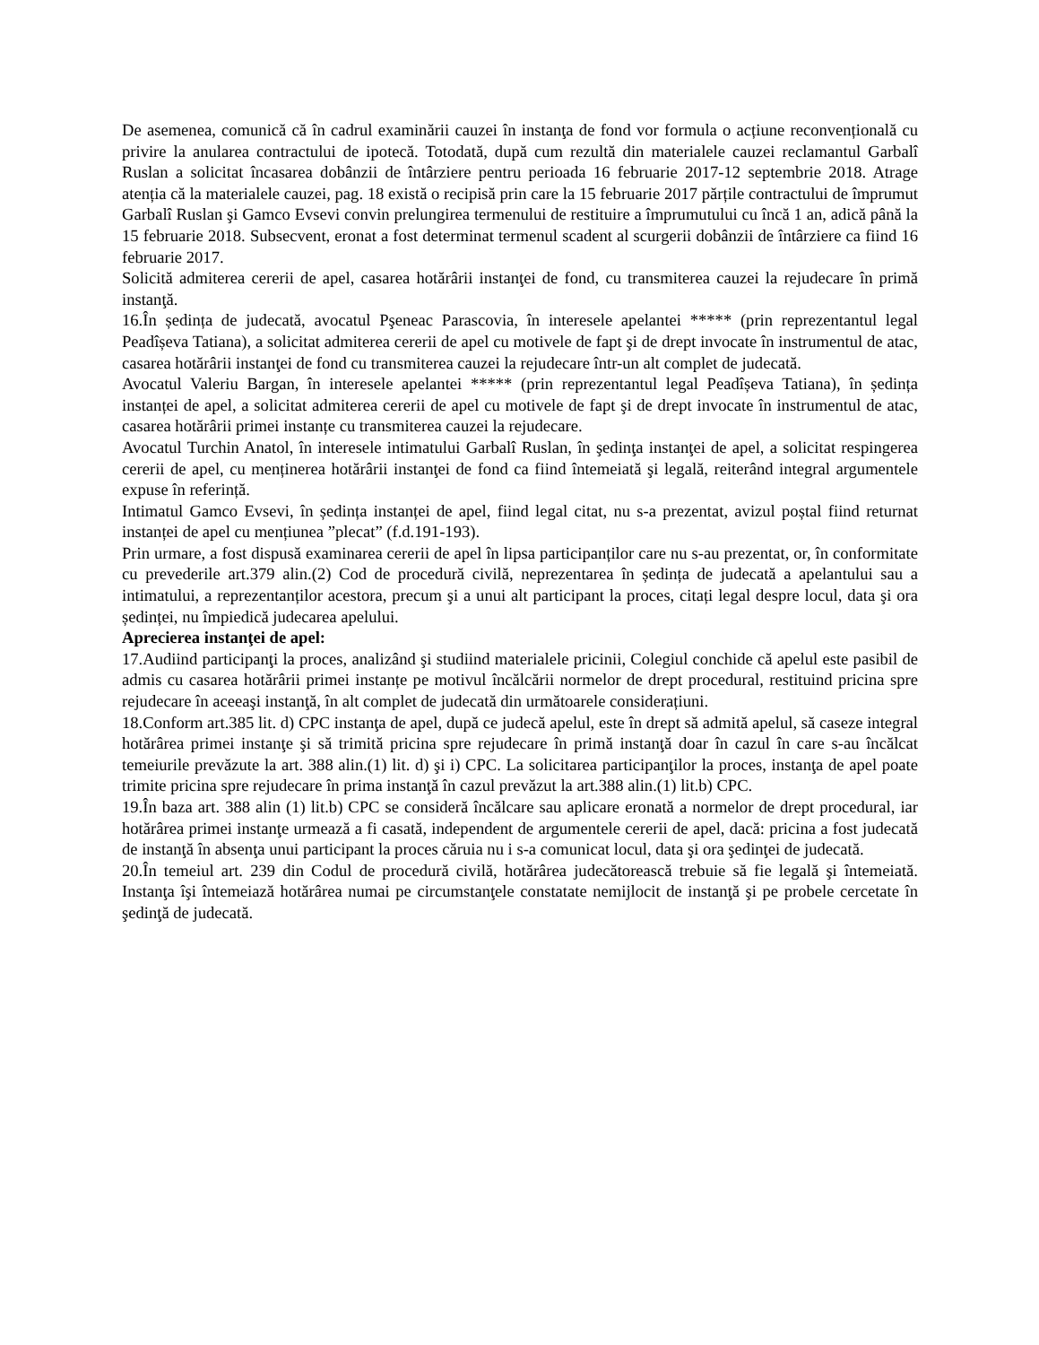De asemenea, comunică că în cadrul examinării cauzei în instanţa de fond vor formula o acțiune reconvențională cu privire la anularea contractului de ipotecă. Totodată, după cum rezultă din materialele cauzei reclamantul Garbalî Ruslan a solicitat încasarea dobânzii de întârziere pentru perioada 16 februarie 2017-12 septembrie 2018. Atrage atenția că la materialele cauzei, pag. 18 există o recipisă prin care la 15 februarie 2017 părțile contractului de împrumut Garbalî Ruslan şi Gamco Evsevi convin prelungirea termenului de restituire a împrumutului cu încă 1 an, adică până la 15 februarie 2018. Subsecvent, eronat a fost determinat termenul scadent al scurgerii dobânzii de întârziere ca fiind 16 februarie 2017.
Solicită admiterea cererii de apel, casarea hotărârii instanţei de fond, cu transmiterea cauzei la rejudecare în primă instanţă.
16.În ședința de judecată, avocatul Pşeneac Parascovia, în interesele apelantei ***** (prin reprezentantul legal Peadîșeva Tatiana), a solicitat admiterea cererii de apel cu motivele de fapt şi de drept invocate în instrumentul de atac, casarea hotărârii instanţei de fond cu transmiterea cauzei la rejudecare într-un alt complet de judecată.
Avocatul Valeriu Bargan, în interesele apelantei ***** (prin reprezentantul legal Peadîșeva Tatiana), în ședința instanței de apel, a solicitat admiterea cererii de apel cu motivele de fapt şi de drept invocate în instrumentul de atac, casarea hotărârii primei instanțe cu transmiterea cauzei la rejudecare.
Avocatul Turchin Anatol, în interesele intimatului Garbalî Ruslan, în şedinţa instanţei de apel, a solicitat respingerea cererii de apel, cu menținerea hotărârii instanţei de fond ca fiind întemeiată şi legală, reiterând integral argumentele expuse în referință.
Intimatul Gamco Evsevi, în ședința instanței de apel, fiind legal citat, nu s-a prezentat, avizul poștal fiind returnat instanței de apel cu mențiunea ”plecat” (f.d.191-193).
Prin urmare, a fost dispusă examinarea cererii de apel în lipsa participanților care nu s-au prezentat, or, în conformitate cu prevederile art.379 alin.(2) Cod de procedură civilă, neprezentarea în ședința de judecată a apelantului sau a intimatului, a reprezentanților acestora, precum şi a unui alt participant la proces, citați legal despre locul, data şi ora ședinței, nu împiedică judecarea apelului.
Aprecierea instanţei de apel:
17.Audiind participanţi la proces, analizând şi studiind materialele pricinii, Colegiul conchide că apelul este pasibil de admis cu casarea hotărârii primei instanțe pe motivul încălcării normelor de drept procedural, restituind pricina spre rejudecare în aceeaşi instanţă, în alt complet de judecată din următoarele considerațiuni.
18.Conform art.385 lit. d) CPC instanţa de apel, după ce judecă apelul, este în drept să admită apelul, să caseze integral hotărârea primei instanţe şi să trimită pricina spre rejudecare în primă instanţă doar în cazul în care s-au încălcat temeiurile prevăzute la art. 388 alin.(1) lit. d) şi i) CPC. La solicitarea participanţilor la proces, instanţa de apel poate trimite pricina spre rejudecare în prima instanţă în cazul prevăzut la art.388 alin.(1) lit.b) CPC.
19.În baza art. 388 alin (1) lit.b) CPC se consideră încălcare sau aplicare eronată a normelor de drept procedural, iar hotărârea primei instanţe urmează a fi casată, independent de argumentele cererii de apel, dacă: pricina a fost judecată de instanţă în absenţa unui participant la proces căruia nu i s-a comunicat locul, data şi ora şedinţei de judecată.
20.În temeiul art. 239 din Codul de procedură civilă, hotărârea judecătorească trebuie să fie legală şi întemeiată. Instanţa îşi întemeiază hotărârea numai pe circumstanţele constatate nemijlocit de instanţă şi pe probele cercetate în şedinţă de judecată.